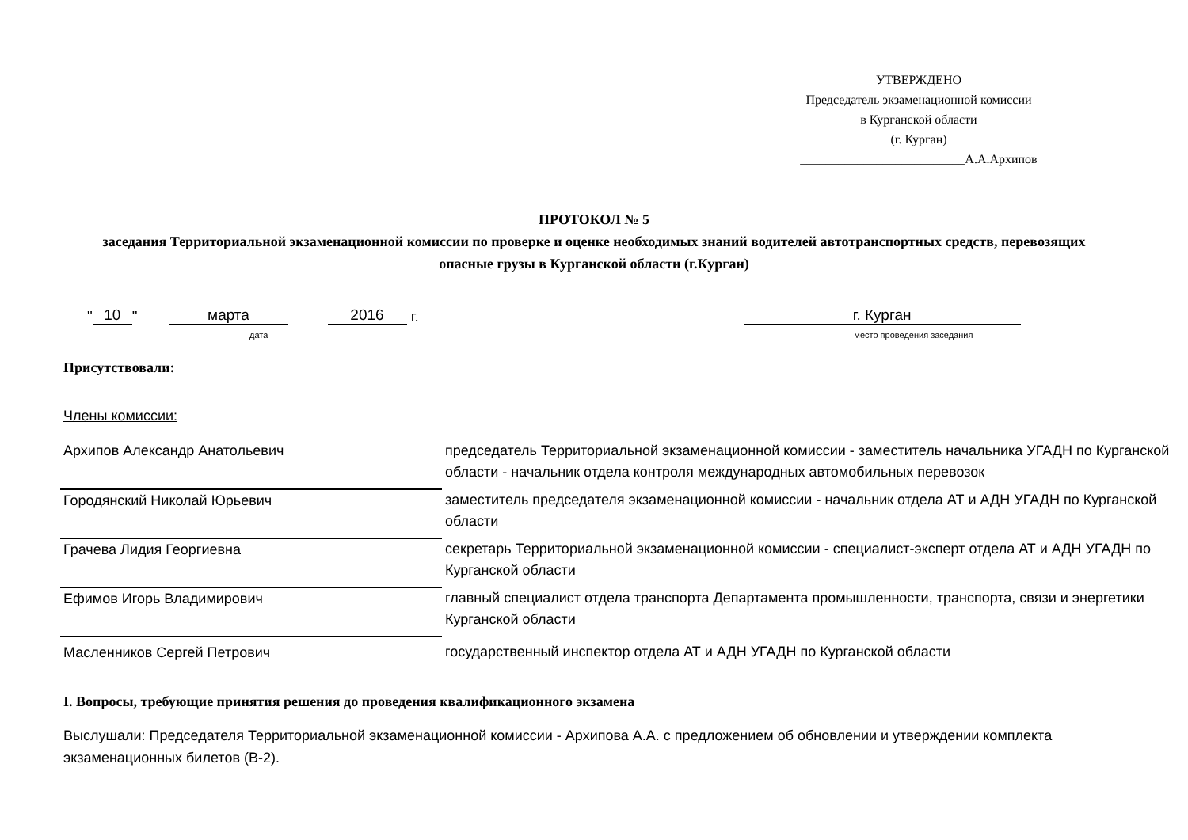УТВЕРЖДЕНО
Председатель экзаменационной комиссии
в Курганской области
(г. Курган)
__________________________А.А.Архипов
ПРОТОКОЛ № 5
заседания Территориальной экзаменационной комиссии по проверке и оценке необходимых знаний водителей автотранспортных средств, перевозящих опасные грузы в Курганской области (г.Курган)
" 10 " марта 2016 г. г. Курган
дата место проведения заседания
Присутствовали:
Члены комиссии:
| Архипов Александр Анатольевич | председатель Территориальной экзаменационной комиссии - заместитель начальника УГАДН по Курганской области - начальник отдела контроля международных автомобильных перевозок |
| Городянский Николай Юрьевич | заместитель председателя экзаменационной комиссии - начальник отдела АТ и АДН УГАДН по Курганской области |
| Грачева Лидия Георгиевна | секретарь Территориальной экзаменационной комиссии - специалист-эксперт отдела АТ и АДН УГАДН по Курганской области |
| Ефимов Игорь Владимирович | главный специалист отдела транспорта Департамента промышленности, транспорта, связи и энергетики Курганской области |
| Масленников Сергей Петрович | государственный инспектор отдела АТ и АДН УГАДН по Курганской области |
I. Вопросы, требующие принятия решения до проведения квалификационного экзамена
Выслушали: Председателя Территориальной экзаменационной комиссии - Архипова А.А. с предложением об обновлении и утверждении комплекта экзаменационных билетов (В-2).